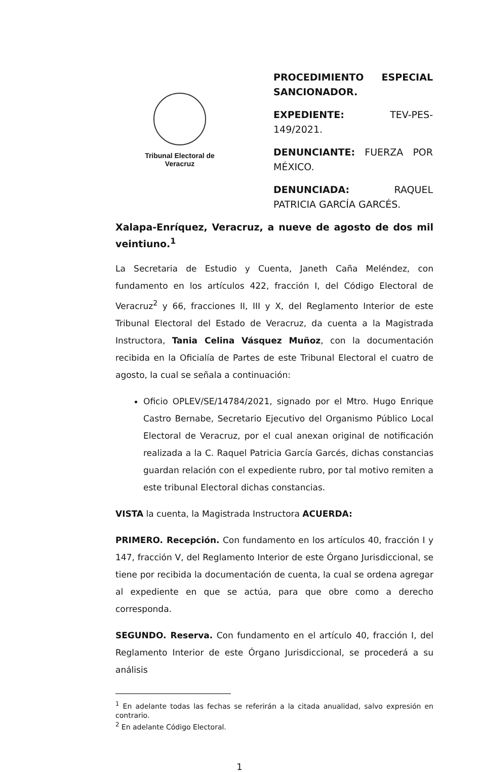Tribunal Electoral de
Veracruz
PROCEDIMIENTO ESPECIAL SANCIONADOR.
EXPEDIENTE: TEV-PES-149/2021.
DENUNCIANTE: FUERZA POR MÉXICO.
DENUNCIADA: RAQUEL PATRICIA GARCÍA GARCÉS.
Xalapa-Enríquez, Veracruz, a nueve de agosto de dos mil veintiuno.<sup>1</sup>
La Secretaria de Estudio y Cuenta, Janeth Caña Meléndez, con fundamento en los artículos 422, fracción I, del Código Electoral de Veracruz<sup>2</sup> y 66, fracciones II, III y X, del Reglamento Interior de este Tribunal Electoral del Estado de Veracruz, da cuenta a la Magistrada Instructora, Tania Celina Vásquez Muñoz, con la documentación recibida en la Oficialía de Partes de este Tribunal Electoral el cuatro de agosto, la cual se señala a continuación:
Oficio OPLEV/SE/14784/2021, signado por el Mtro. Hugo Enrique Castro Bernabe, Secretario Ejecutivo del Organismo Público Local Electoral de Veracruz, por el cual anexan original de notificación realizada a la C. Raquel Patricia García Garcés, dichas constancias guardan relación con el expediente rubro, por tal motivo remiten a este tribunal Electoral dichas constancias.
VISTA la cuenta, la Magistrada Instructora ACUERDA:
PRIMERO. Recepción. Con fundamento en los artículos 40, fracción I y 147, fracción V, del Reglamento Interior de este Órgano Jurisdiccional, se tiene por recibida la documentación de cuenta, la cual se ordena agregar al expediente en que se actúa, para que obre como a derecho corresponda.
SEGUNDO. Reserva. Con fundamento en el artículo 40, fracción I, del Reglamento Interior de este Órgano Jurisdiccional, se procederá a su análisis
<sup>1</sup> En adelante todas las fechas se referirán a la citada anualidad, salvo expresión en contrario.
<sup>2</sup> En adelante Código Electoral.
1